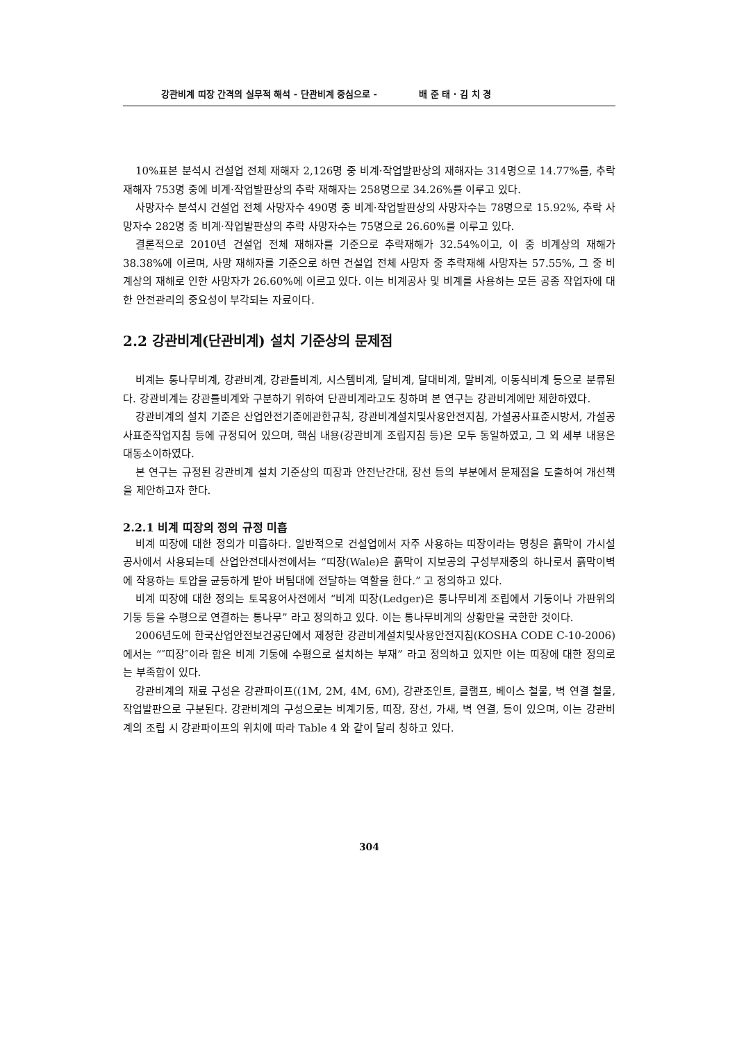강관비계 띠장 간격의 실무적 해석 - 단관비계 중심으로 - 배 준 태 · 김 치 경
10%표본 분석시 건설업 전체 재해자 2,126명 중 비계·작업발판상의 재해자는 314명으로 14.77%를, 추락재해자 753명 중에 비계·작업발판상의 추락 재해자는 258명으로 34.26%를 이루고 있다.
사망자수 분석시 건설업 전체 사망자수 490명 중 비계·작업발판상의 사망자수는 78명으로 15.92%, 추락 사망자수 282명 중 비계·작업발판상의 추락 사망자수는 75명으로 26.60%를 이루고 있다.
결론적으로 2010년 건설업 전체 재해자를 기준으로 추락재해가 32.54%이고, 이 중 비계상의 재해가 38.38%에 이르며, 사망 재해자를 기준으로 하면 건설업 전체 사망자 중 추락재해 사망자는 57.55%, 그 중 비계상의 재해로 인한 사망자가 26.60%에 이르고 있다. 이는 비계공사 및 비계를 사용하는 모든 공종 작업자에 대한 안전관리의 중요성이 부각되는 자료이다.
2.2 강관비계(단관비계) 설치 기준상의 문제점
비계는 통나무비계, 강관비계, 강관틀비계, 시스템비계, 달비계, 달대비계, 말비계, 이동식비계 등으로 분류된다. 강관비계는 강관틀비계와 구분하기 위하여 단관비계라고도 칭하며 본 연구는 강관비계에만 제한하였다.
강관비계의 설치 기준은 산업안전기준에관한규칙, 강관비계설치및사용안전지침, 가설공사표준시방서, 가설공사표준작업지침 등에 규정되어 있으며, 핵심 내용(강관비계 조립지침 등)은 모두 동일하였고, 그 외 세부 내용은 대동소이하였다.
본 연구는 규정된 강관비계 설치 기준상의 띠장과 안전난간대, 장선 등의 부분에서 문제점을 도출하여 개선책을 제안하고자 한다.
2.2.1 비계 띠장의 정의 규정 미흡
비계 띠장에 대한 정의가 미흡하다. 일반적으로 건설업에서 자주 사용하는 띠장이라는 명칭은 흙막이 가시설공사에서 사용되는데 산업안전대사전에서는 “띠장(Wale)은 흙막이 지보공의 구성부재중의 하나로서 흙막이벽에 작용하는 토압을 균등하게 받아 버팀대에 전달하는 역할을 한다.” 고 정의하고 있다.
비계 띠장에 대한 정의는 토목용어사전에서 “비계 띠장(Ledger)은 통나무비계 조립에서 기둥이나 가판위의 기둥 등을 수평으로 연결하는 통나무” 라고 정의하고 있다. 이는 통나무비계의 상황만을 국한한 것이다.
2006년도에 한국산업안전보건공단에서 제정한 강관비계설치및사용안전지침(KOSHA CODE C-10-2006)에서는 “″띠장″이라 함은 비계 기둥에 수평으로 설치하는 부재” 라고 정의하고 있지만 이는 띠장에 대한 정의로는 부족함이 있다.
강관비계의 재료 구성은 강관파이프((1M, 2M, 4M, 6M), 강관조인트, 클램프, 베이스 철물, 벽 연결 철물, 작업발판으로 구분된다. 강관비계의 구성으로는 비계기둥, 띠장, 장선, 가새, 벽 연결, 등이 있으며, 이는 강관비계의 조립 시 강관파이프의 위치에 따라 Table 4 와 같이 달리 칭하고 있다.
304